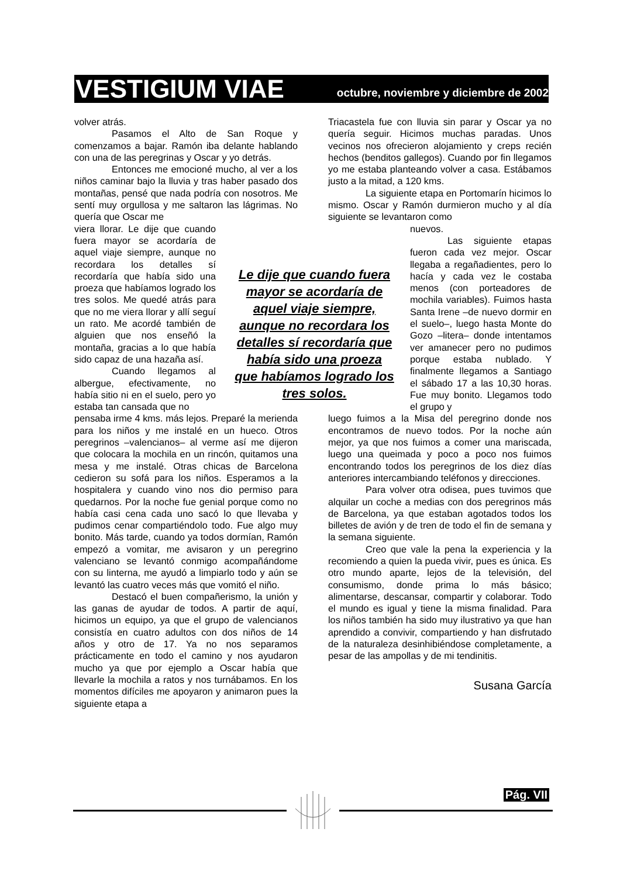VESTIGIUM VIAE
octubre, noviembre y diciembre de 2002
volver atrás.
Pasamos el Alto de San Roque y comenzamos a bajar. Ramón iba delante hablando con una de las peregrinas y Oscar y yo detrás.
Entonces me emocioné mucho, al ver a los niños caminar bajo la lluvia y tras haber pasado dos montañas, pensé que nada podría con nosotros. Me sentí muy orgullosa y me saltaron las lágrimas. No quería que Oscar me
viera llorar. Le dije que cuando fuera mayor se acordaría de aquel viaje siempre, aunque no recordara los detalles sí recordaría que había sido una proeza que habíamos logrado los tres solos. Me quedé atrás para que no me viera llorar y allí seguí un rato. Me acordé también de alguien que nos enseñó la montaña, gracias a lo que había sido capaz de una hazaña así.
Cuando llegamos al albergue, efectivamente, no había sitio ni en el suelo, pero yo estaba tan cansada que no
pensaba irme 4 kms. más lejos. Preparé la merienda para los niños y me instalé en un hueco. Otros peregrinos –valencianos– al verme así me dijeron que colocara la mochila en un rincón, quitamos una mesa y me instalé. Otras chicas de Barcelona cedieron su sofá para los niños. Esperamos a la hospitalera y cuando vino nos dio permiso para quedarnos. Por la noche fue genial porque como no había casi cena cada uno sacó lo que llevaba y pudimos cenar compartiéndolo todo. Fue algo muy bonito. Más tarde, cuando ya todos dormían, Ramón empezó a vomitar, me avisaron y un peregrino valenciano se levantó conmigo acompañándome con su linterna, me ayudó a limpiarlo todo y aún se levantó las cuatro veces más que vomitó el niño.
Destacó el buen compañerismo, la unión y las ganas de ayudar de todos. A partir de aquí, hicimos un equipo, ya que el grupo de valencianos consistía en cuatro adultos con dos niños de 14 años y otro de 17. Ya no nos separamos prácticamente en todo el camino y nos ayudaron mucho ya que por ejemplo a Oscar había que llevarle la mochila a ratos y nos turnábamos. En los momentos difíciles me apoyaron y animaron pues la siguiente etapa a
Triacastela fue con lluvia sin parar y Oscar ya no quería seguir. Hicimos muchas paradas. Unos vecinos nos ofrecieron alojamiento y creps recién hechos (benditos gallegos). Cuando por fin llegamos yo me estaba planteando volver a casa. Estábamos justo a la mitad, a 120 kms.
La siguiente etapa en Portomarín hicimos lo mismo. Oscar y Ramón durmieron mucho y al día siguiente se levantaron como
nuevos.
Las siguiente etapas fueron cada vez mejor. Oscar llegaba a regañadientes, pero lo hacía y cada vez le costaba menos (con porteadores de mochila variables). Fuimos hasta Santa Irene –de nuevo dormir en el suelo–, luego hasta Monte do Gozo –litera– donde intentamos ver amanecer pero no pudimos porque estaba nublado. Y finalmente llegamos a Santiago el sábado 17 a las 10,30 horas. Fue muy bonito. Llegamos todo el grupo y
luego fuimos a la Misa del peregrino donde nos encontramos de nuevo todos. Por la noche aún mejor, ya que nos fuimos a comer una mariscada, luego una queimada y poco a poco nos fuimos encontrando todos los peregrinos de los diez días anteriores intercambiando teléfonos y direcciones.
Para volver otra odisea, pues tuvimos que alquilar un coche a medias con dos peregrinos más de Barcelona, ya que estaban agotados todos los billetes de avión y de tren de todo el fin de semana y la semana siguiente.
Creo que vale la pena la experiencia y la recomiendo a quien la pueda vivir, pues es única. Es otro mundo aparte, lejos de la televisión, del consumismo, donde prima lo más básico; alimentarse, descansar, compartir y colaborar. Todo el mundo es igual y tiene la misma finalidad. Para los niños también ha sido muy ilustrativo ya que han aprendido a convivir, compartiendo y han disfrutado de la naturaleza desinhibiéndose completamente, a pesar de las ampollas y de mi tendinitis.
Susana García
Le dije que cuando fuera mayor se acordaría de aquel viaje siempre, aunque no recordara los detalles sí recordaría que había sido una proeza que habíamos logrado los tres solos.
Pág. VII